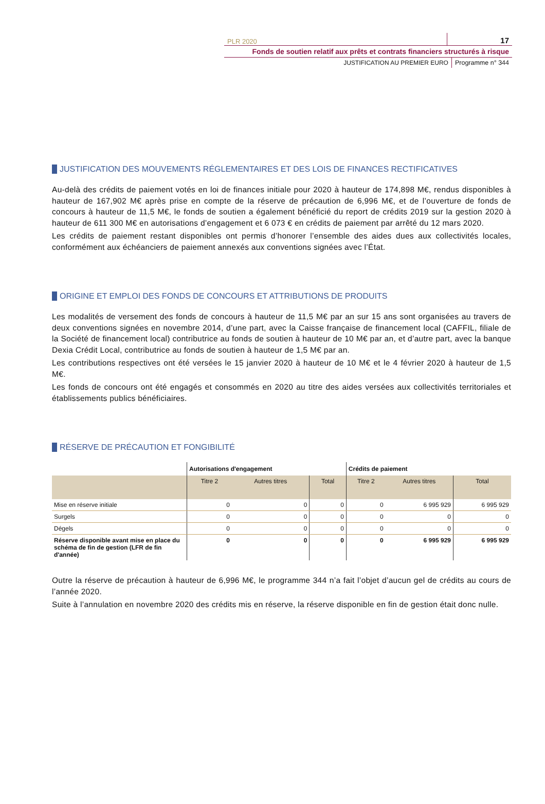PLR 2020 17
Fonds de soutien relatif aux prêts et contrats financiers structurés à risque
JUSTIFICATION AU PREMIER EURO Programme n° 344
JUSTIFICATION DES MOUVEMENTS RÉGLEMENTAIRES ET DES LOIS DE FINANCES RECTIFICATIVES
Au-delà des crédits de paiement votés en loi de finances initiale pour 2020 à hauteur de 174,898 M€, rendus disponibles à hauteur de 167,902 M€ après prise en compte de la réserve de précaution de 6,996 M€, et de l’ouverture de fonds de concours à hauteur de 11,5 M€, le fonds de soutien a également bénéficié du report de crédits 2019 sur la gestion 2020 à hauteur de 611 300 M€ en autorisations d’engagement et 6 073 € en crédits de paiement par arrêté du 12 mars 2020.
Les crédits de paiement restant disponibles ont permis d’honorer l’ensemble des aides dues aux collectivités locales, conformément aux échéanciers de paiement annexés aux conventions signées avec l’État.
ORIGINE ET EMPLOI DES FONDS DE CONCOURS ET ATTRIBUTIONS DE PRODUITS
Les modalités de versement des fonds de concours à hauteur de 11,5 M€ par an sur 15 ans sont organisées au travers de deux conventions signées en novembre 2014, d’une part, avec la Caisse française de financement local (CAFFIL, filiale de la Société de financement local) contributrice au fonds de soutien à hauteur de 10 M€ par an, et d’autre part, avec la banque Dexia Crédit Local, contributrice au fonds de soutien à hauteur de 1,5 M€ par an.
Les contributions respectives ont été versées le 15 janvier 2020 à hauteur de 10 M€ et le 4 février 2020 à hauteur de 1,5 M€.
Les fonds de concours ont été engagés et consommés en 2020 au titre des aides versées aux collectivités territoriales et établissements publics bénéficiaires.
RÉSERVE DE PRÉCAUTION ET FONGIBILITÉ
| | Autorisations d'engagement | | | Crédits de paiement | | |
| --- | --- | --- | --- | --- | --- | --- |
| | Titre 2 | Autres titres | Total | Titre 2 | Autres titres | Total |
| Mise en réserve initiale | 0 | 0 | 0 | 0 | 6 995 929 | 6 995 929 |
| Surgels | 0 | 0 | 0 | 0 | 0 | 0 |
| Dégels | 0 | 0 | 0 | 0 | 0 | 0 |
| Réserve disponible avant mise en place du schéma de fin de gestion (LFR de fin d'année) | 0 | 0 | 0 | 0 | 6 995 929 | 6 995 929 |
Outre la réserve de précaution à hauteur de 6,996 M€, le programme 344 n’a fait l’objet d’aucun gel de crédits au cours de l’année 2020.
Suite à l’annulation en novembre 2020 des crédits mis en réserve, la réserve disponible en fin de gestion était donc nulle.